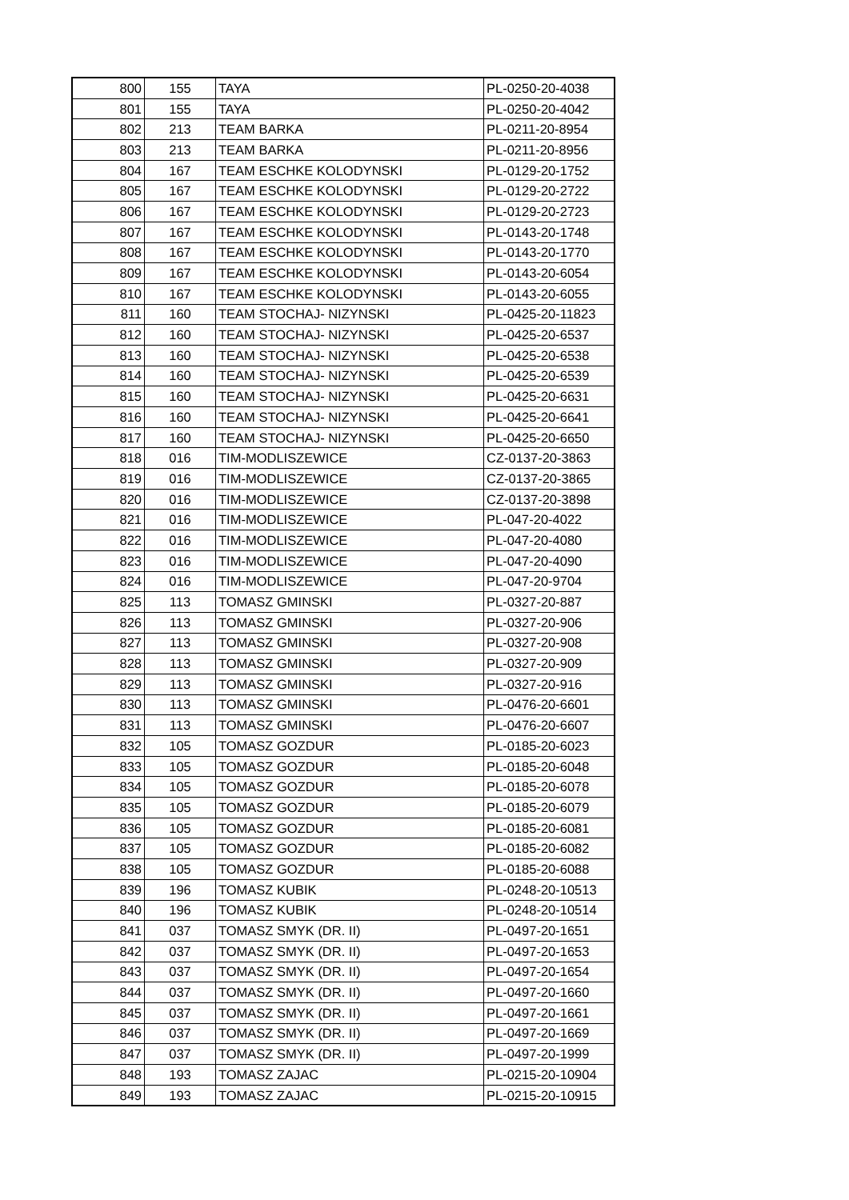| 800 | 155 | TAYA | PL-0250-20-4038 |
| 801 | 155 | TAYA | PL-0250-20-4042 |
| 802 | 213 | TEAM BARKA | PL-0211-20-8954 |
| 803 | 213 | TEAM BARKA | PL-0211-20-8956 |
| 804 | 167 | TEAM ESCHKE KOLODYNSKI | PL-0129-20-1752 |
| 805 | 167 | TEAM ESCHKE KOLODYNSKI | PL-0129-20-2722 |
| 806 | 167 | TEAM ESCHKE KOLODYNSKI | PL-0129-20-2723 |
| 807 | 167 | TEAM ESCHKE KOLODYNSKI | PL-0143-20-1748 |
| 808 | 167 | TEAM ESCHKE KOLODYNSKI | PL-0143-20-1770 |
| 809 | 167 | TEAM ESCHKE KOLODYNSKI | PL-0143-20-6054 |
| 810 | 167 | TEAM ESCHKE KOLODYNSKI | PL-0143-20-6055 |
| 811 | 160 | TEAM STOCHAJ- NIZYNSKI | PL-0425-20-11823 |
| 812 | 160 | TEAM STOCHAJ- NIZYNSKI | PL-0425-20-6537 |
| 813 | 160 | TEAM STOCHAJ- NIZYNSKI | PL-0425-20-6538 |
| 814 | 160 | TEAM STOCHAJ- NIZYNSKI | PL-0425-20-6539 |
| 815 | 160 | TEAM STOCHAJ- NIZYNSKI | PL-0425-20-6631 |
| 816 | 160 | TEAM STOCHAJ- NIZYNSKI | PL-0425-20-6641 |
| 817 | 160 | TEAM STOCHAJ- NIZYNSKI | PL-0425-20-6650 |
| 818 | 016 | TIM-MODLISZEWICE | CZ-0137-20-3863 |
| 819 | 016 | TIM-MODLISZEWICE | CZ-0137-20-3865 |
| 820 | 016 | TIM-MODLISZEWICE | CZ-0137-20-3898 |
| 821 | 016 | TIM-MODLISZEWICE | PL-047-20-4022 |
| 822 | 016 | TIM-MODLISZEWICE | PL-047-20-4080 |
| 823 | 016 | TIM-MODLISZEWICE | PL-047-20-4090 |
| 824 | 016 | TIM-MODLISZEWICE | PL-047-20-9704 |
| 825 | 113 | TOMASZ GMINSKI | PL-0327-20-887 |
| 826 | 113 | TOMASZ GMINSKI | PL-0327-20-906 |
| 827 | 113 | TOMASZ GMINSKI | PL-0327-20-908 |
| 828 | 113 | TOMASZ GMINSKI | PL-0327-20-909 |
| 829 | 113 | TOMASZ GMINSKI | PL-0327-20-916 |
| 830 | 113 | TOMASZ GMINSKI | PL-0476-20-6601 |
| 831 | 113 | TOMASZ GMINSKI | PL-0476-20-6607 |
| 832 | 105 | TOMASZ GOZDUR | PL-0185-20-6023 |
| 833 | 105 | TOMASZ GOZDUR | PL-0185-20-6048 |
| 834 | 105 | TOMASZ GOZDUR | PL-0185-20-6078 |
| 835 | 105 | TOMASZ GOZDUR | PL-0185-20-6079 |
| 836 | 105 | TOMASZ GOZDUR | PL-0185-20-6081 |
| 837 | 105 | TOMASZ GOZDUR | PL-0185-20-6082 |
| 838 | 105 | TOMASZ GOZDUR | PL-0185-20-6088 |
| 839 | 196 | TOMASZ KUBIK | PL-0248-20-10513 |
| 840 | 196 | TOMASZ KUBIK | PL-0248-20-10514 |
| 841 | 037 | TOMASZ SMYK (DR. II) | PL-0497-20-1651 |
| 842 | 037 | TOMASZ SMYK (DR. II) | PL-0497-20-1653 |
| 843 | 037 | TOMASZ SMYK (DR. II) | PL-0497-20-1654 |
| 844 | 037 | TOMASZ SMYK (DR. II) | PL-0497-20-1660 |
| 845 | 037 | TOMASZ SMYK (DR. II) | PL-0497-20-1661 |
| 846 | 037 | TOMASZ SMYK (DR. II) | PL-0497-20-1669 |
| 847 | 037 | TOMASZ SMYK (DR. II) | PL-0497-20-1999 |
| 848 | 193 | TOMASZ ZAJAC | PL-0215-20-10904 |
| 849 | 193 | TOMASZ ZAJAC | PL-0215-20-10915 |